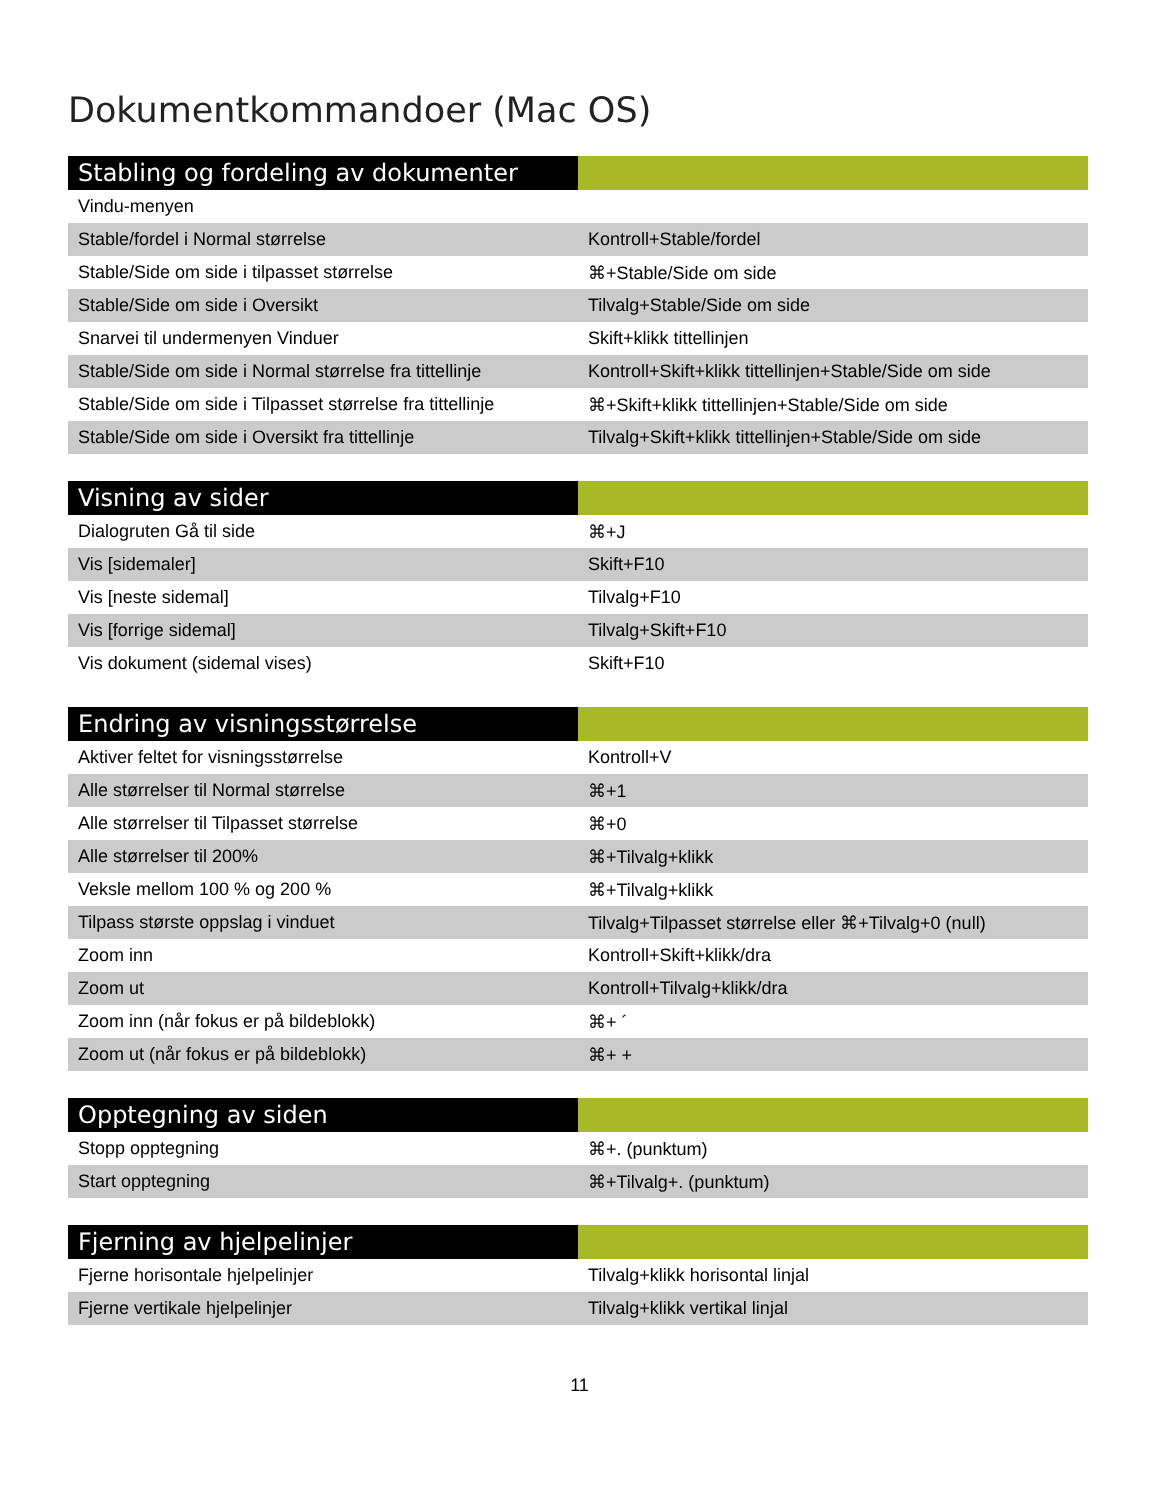Dokumentkommandoer (Mac OS)
| Stabling og fordeling av dokumenter | |
| --- | --- |
| Vindu-menyen | |
| Stable/fordel i Normal størrelse | Kontroll+Stable/fordel |
| Stable/Side om side i tilpasset størrelse | ⌘+Stable/Side om side |
| Stable/Side om side i Oversikt | Tilvalg+Stable/Side om side |
| Snarvei til undermenyen Vinduer | Skift+klikk tittellinjen |
| Stable/Side om side i Normal størrelse fra tittellinje | Kontroll+Skift+klikk tittellinjen+Stable/Side om side |
| Stable/Side om side i Tilpasset størrelse fra tittellinje | ⌘+Skift+klikk tittellinjen+Stable/Side om side |
| Stable/Side om side i Oversikt fra tittellinje | Tilvalg+Skift+klikk tittellinjen+Stable/Side om side |
| Visning av sider | |
| --- | --- |
| Dialogruten Gå til side | ⌘+J |
| Vis [sidemaler] | Skift+F10 |
| Vis [neste sidemal] | Tilvalg+F10 |
| Vis [forrige sidemal] | Tilvalg+Skift+F10 |
| Vis dokument (sidemal vises) | Skift+F10 |
| Endring av visningsstørrelse | |
| --- | --- |
| Aktiver feltet for visningsstørrelse | Kontroll+V |
| Alle størrelser til Normal størrelse | ⌘+1 |
| Alle størrelser til Tilpasset størrelse | ⌘+0 |
| Alle størrelser til 200% | ⌘+Tilvalg+klikk |
| Veksle mellom 100 % og 200 % | ⌘+Tilvalg+klikk |
| Tilpass største oppslag i vinduet | Tilvalg+Tilpasset størrelse eller ⌘+Tilvalg+0 (null) |
| Zoom inn | Kontroll+Skift+klikk/dra |
| Zoom ut | Kontroll+Tilvalg+klikk/dra |
| Zoom inn (når fokus er på bildeblokk) | ⌘+ ´ |
| Zoom ut (når fokus er på bildeblokk) | ⌘+ + |
| Opptegning av siden | |
| --- | --- |
| Stopp opptegning | ⌘+. (punktum) |
| Start opptegning | ⌘+Tilvalg+. (punktum) |
| Fjerning av hjelpelinjer | |
| --- | --- |
| Fjerne horisontale hjelpelinjer | Tilvalg+klikk horisontal linjal |
| Fjerne vertikale hjelpelinjer | Tilvalg+klikk vertikal linjal |
11